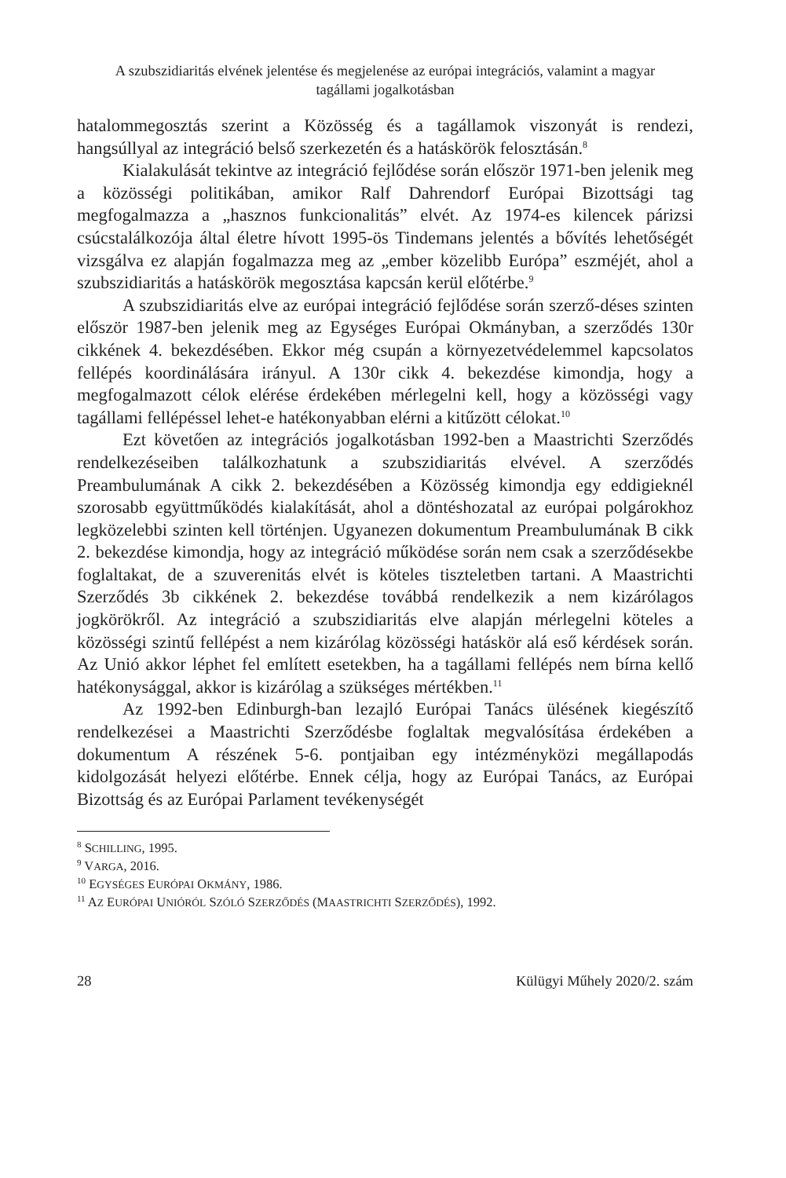A szubszidiaritás elvének jelentése és megjelenése az európai integrációs, valamint a magyar
tagállami jogalkotásban
hatalommegosztás szerint a Közösség és a tagállamok viszonyát is rendezi, hangsúllyal az integráció belső szerkezetén és a hatáskörök felosztásán.<sup>8</sup>
Kialakulását tekintve az integráció fejlődése során először 1971-ben jelenik meg a közösségi politikában, amikor Ralf Dahrendorf Európai Bizottsági tag megfogalmazza a „hasznos funkcionalitás” elvét. Az 1974-es kilencek párizsi csúcstalálkozója által életre hívott 1995-ös Tindemans jelentés a bővítés lehetőségét vizsgálva ez alapján fogalmazza meg az „ember közelibb Európa” eszméjét, ahol a szubszidiaritás a hatáskörök megosztása kapcsán kerül előtérbe.<sup>9</sup>
A szubszidiaritás elve az európai integráció fejlődése során szerző-déses szinten először 1987-ben jelenik meg az Egységes Európai Okmányban, a szerződés 130r cikkének 4. bekezdésében. Ekkor még csupán a környezetvédelemmel kapcsolatos fellépés koordinálására irányul. A 130r cikk 4. bekezdése kimondja, hogy a megfogalmazott célok elérése érdekében mérlegelni kell, hogy a közösségi vagy tagállami fellépéssel lehet-e hatékonyabban elérni a kitűzött célokat.<sup>10</sup>
Ezt követően az integrációs jogalkotásban 1992-ben a Maastrichti Szerződés rendelkezéseiben találkozhatunk a szubszidiaritás elvével. A szerződés Preambulumának A cikk 2. bekezdésében a Közösség kimondja egy eddigieknél szorosabb együttműködés kialakítását, ahol a döntéshozatal az európai polgárokhoz legközelebbi szinten kell történjen. Ugyanezen dokumentum Preambulumának B cikk 2. bekezdése kimondja, hogy az integráció működése során nem csak a szerződésekbe foglaltakat, de a szuverenitás elvét is köteles tiszteletben tartani. A Maastrichti Szerződés 3b cikkének 2. bekezdése továbbá rendelkezik a nem kizárólagos jogkörökről. Az integráció a szubszidiaritás elve alapján mérlegelni köteles a közösségi szintű fellépést a nem kizárólag közösségi hatáskör alá eső kérdések során. Az Unió akkor léphet fel említett esetekben, ha a tagállami fellépés nem bírna kellő hatékonysággal, akkor is kizárólag a szükséges mértékben.<sup>11</sup>
Az 1992-ben Edinburgh-ban lezajló Európai Tanács ülésének kiegészítő rendelkezései a Maastrichti Szerződésbe foglaltak megvalósítása érdekében a dokumentum A részének 5-6. pontjaiban egy intézményközi megállapodás kidolgozását helyezi előtérbe. Ennek célja, hogy az Európai Tanács, az Európai Bizottság és az Európai Parlament tevékenységét
<sup>8</sup> SCHILLING, 1995.
<sup>9</sup> VARGA, 2016.
<sup>10</sup> EGYSÉGES EURÓPAI OKMÁNY, 1986.
<sup>11</sup> AZ EURÓPAI UNIÓRÓL SZÓLÓ SZERZŐDÉS (MAASTRICHTI SZERZŐDÉS), 1992.
28 Külügyi Műhely 2020/2. szám